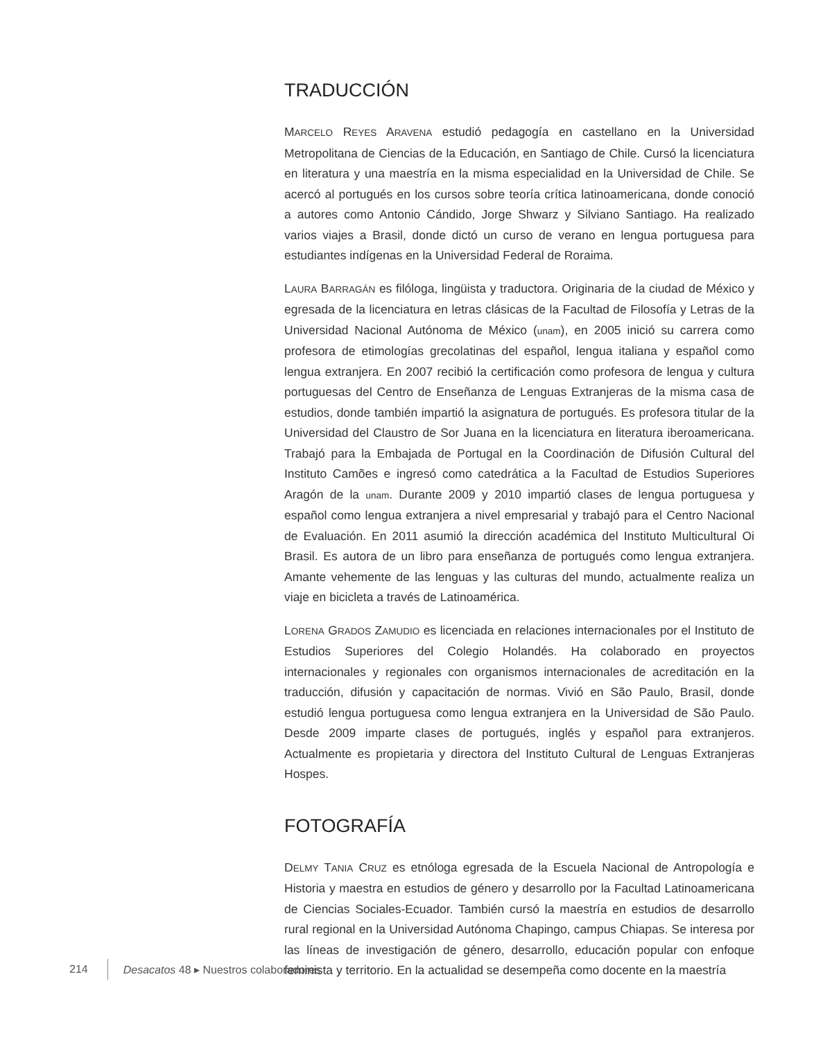TRADUCCIÓN
MARCELO REYES ARAVENA estudió pedagogía en castellano en la Universidad Metropolitana de Ciencias de la Educación, en Santiago de Chile. Cursó la licenciatura en literatura y una maestría en la misma especialidad en la Universidad de Chile. Se acercó al portugués en los cursos sobre teoría crítica latinoamericana, donde conoció a autores como Antonio Cándido, Jorge Shwarz y Silviano Santiago. Ha realizado varios viajes a Brasil, donde dictó un curso de verano en lengua portuguesa para estudiantes indígenas en la Universidad Federal de Roraima.
LAURA BARRAGÁN es filóloga, lingüista y traductora. Originaria de la ciudad de México y egresada de la licenciatura en letras clásicas de la Facultad de Filosofía y Letras de la Universidad Nacional Autónoma de México (unam), en 2005 inició su carrera como profesora de etimologías grecolatinas del español, lengua italiana y español como lengua extranjera. En 2007 recibió la certificación como profesora de lengua y cultura portuguesas del Centro de Enseñanza de Lenguas Extranjeras de la misma casa de estudios, donde también impartió la asignatura de portugués. Es profesora titular de la Universidad del Claustro de Sor Juana en la licenciatura en literatura iberoamericana. Trabajó para la Embajada de Portugal en la Coordinación de Difusión Cultural del Instituto Camões e ingresó como catedrática a la Facultad de Estudios Superiores Aragón de la unam. Durante 2009 y 2010 impartió clases de lengua portuguesa y español como lengua extranjera a nivel empresarial y trabajó para el Centro Nacional de Evaluación. En 2011 asumió la dirección académica del Instituto Multicultural Oi Brasil. Es autora de un libro para enseñanza de portugués como lengua extranjera. Amante vehemente de las lenguas y las culturas del mundo, actualmente realiza un viaje en bicicleta a través de Latinoamérica.
LORENA GRADOS ZAMUDIO es licenciada en relaciones internacionales por el Instituto de Estudios Superiores del Colegio Holandés. Ha colaborado en proyectos internacionales y regionales con organismos internacionales de acreditación en la traducción, difusión y capacitación de normas. Vivió en São Paulo, Brasil, donde estudió lengua portuguesa como lengua extranjera en la Universidad de São Paulo. Desde 2009 imparte clases de portugués, inglés y español para extranjeros. Actualmente es propietaria y directora del Instituto Cultural de Lenguas Extranjeras Hospes.
FOTOGRAFÍA
DELMY TANIA CRUZ es etnóloga egresada de la Escuela Nacional de Antropología e Historia y maestra en estudios de género y desarrollo por la Facultad Latinoamericana de Ciencias Sociales-Ecuador. También cursó la maestría en estudios de desarrollo rural regional en la Universidad Autónoma Chapingo, campus Chiapas. Se interesa por las líneas de investigación de género, desarrollo, educación popular con enfoque feminista y territorio. En la actualidad se desempeña como docente en la maestría
214 Desacatos 48 ▸ Nuestros colaboradores